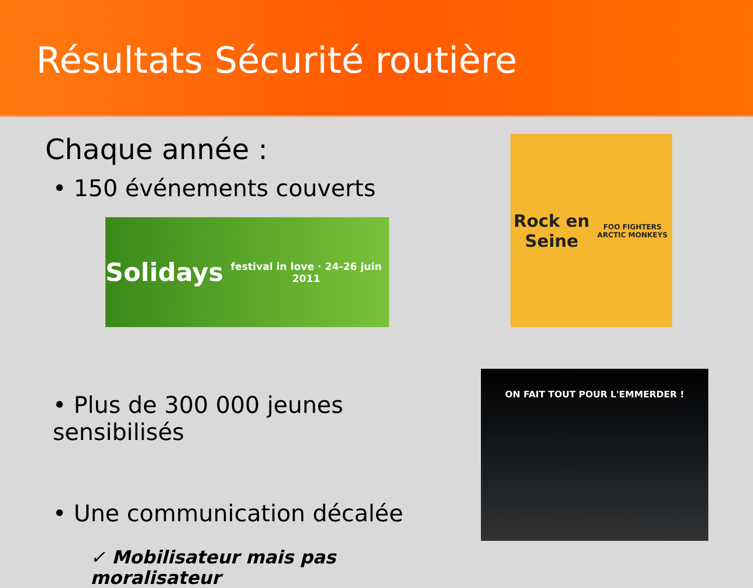Résultats Sécurité routière
Chaque année :
• 150 événements couverts
• Plus de 300 000 jeunes sensibilisés
• Une communication décalée
✓ Mobilisateur mais pas moralisateur
Solidays
festival in love · 24-26 juin 2011
Rock en Seine
FOO FIGHTERS ARCTIC MONKEYS
ON FAIT TOUT POUR L'EMMERDER !